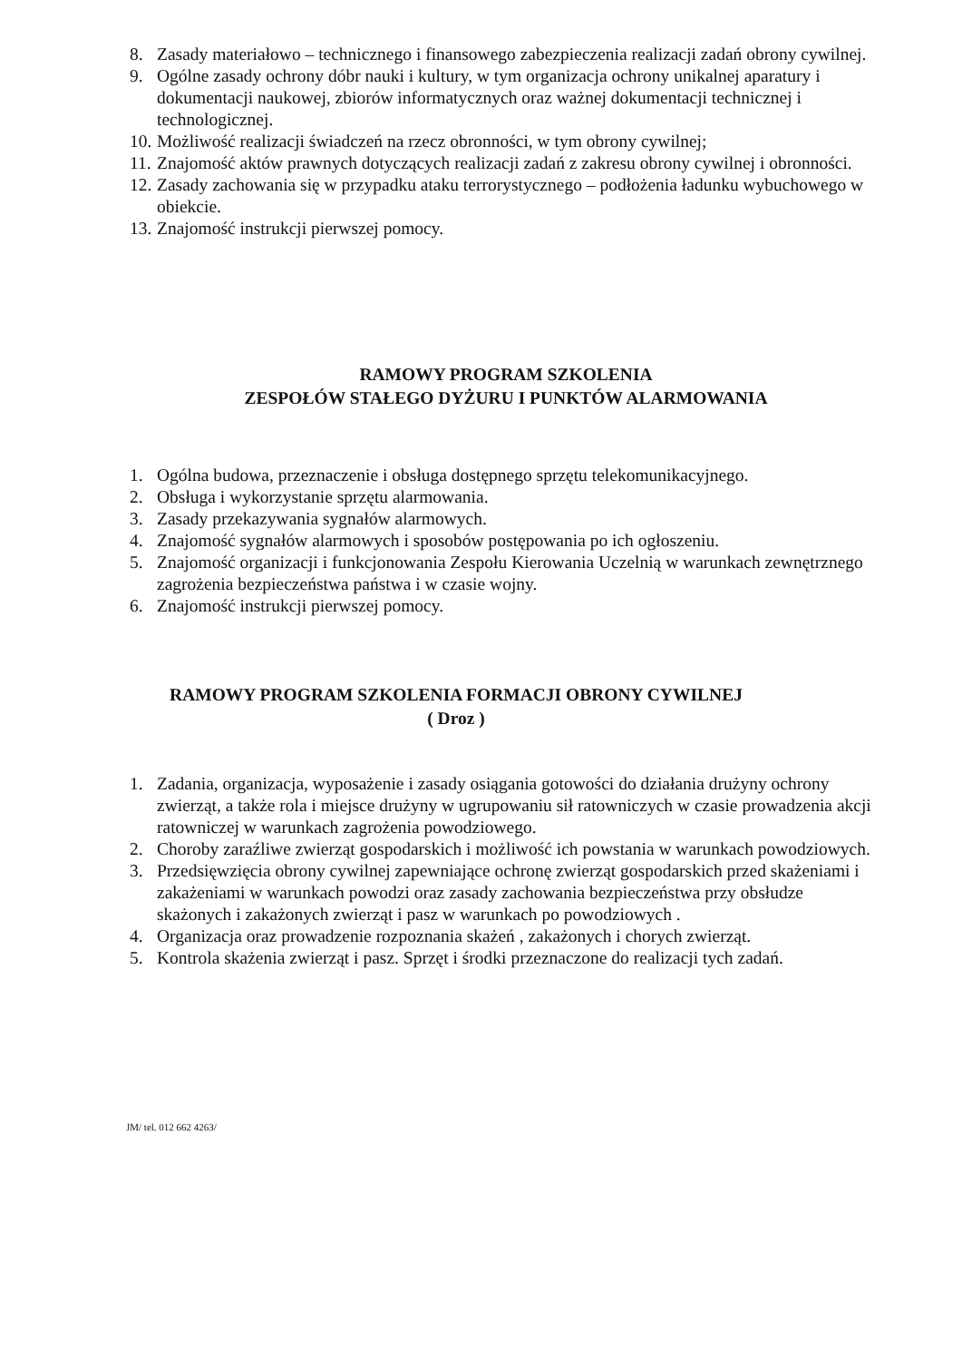8. Zasady materiałowo – technicznego i finansowego zabezpieczenia realizacji zadań obrony cywilnej.
9. Ogólne zasady ochrony dóbr nauki i kultury, w tym organizacja ochrony unikalnej aparatury i dokumentacji naukowej, zbiorów informatycznych oraz ważnej dokumentacji technicznej i technologicznej.
10. Możliwość realizacji świadczeń na rzecz obronności, w tym obrony cywilnej;
11. Znajomość aktów prawnych dotyczących realizacji zadań z zakresu obrony cywilnej i obronności.
12. Zasady zachowania się w przypadku ataku terrorystycznego – podłożenia ładunku wybuchowego w obiekcie.
13. Znajomość instrukcji pierwszej pomocy.
RAMOWY PROGRAM SZKOLENIA
ZESPOŁÓW STAŁEGO DYŻURU I PUNKTÓW ALARMOWANIA
1. Ogólna budowa, przeznaczenie i obsługa dostępnego sprzętu telekomunikacyjnego.
2. Obsługa i wykorzystanie sprzętu alarmowania.
3. Zasady przekazywania sygnałów alarmowych.
4. Znajomość sygnałów alarmowych i sposobów postępowania po ich ogłoszeniu.
5. Znajomość organizacji i funkcjonowania Zespołu Kierowania Uczelnią w warunkach zewnętrznego zagrożenia bezpieczeństwa państwa i w czasie wojny.
6. Znajomość instrukcji pierwszej pomocy.
RAMOWY PROGRAM SZKOLENIA FORMACJI OBRONY CYWILNEJ
( Droz )
1. Zadania, organizacja, wyposażenie i zasady osiągania gotowości do działania drużyny ochrony zwierząt, a także rola i miejsce drużyny w ugrupowaniu sił ratowniczych w czasie prowadzenia akcji ratowniczej w warunkach zagrożenia powodziowego.
2. Choroby zaraźliwe zwierząt gospodarskich i możliwość ich powstania w warunkach powodziowych.
3. Przedsięwzięcia obrony cywilnej zapewniające ochronę zwierząt gospodarskich przed skażeniami i zakażeniami w warunkach powodzi oraz zasady zachowania bezpieczeństwa przy obsłudze skażonych i zakażonych zwierząt i pasz w warunkach po powodziowych .
4. Organizacja oraz prowadzenie rozpoznania skażeń , zakażonych i chorych zwierząt.
5. Kontrola skażenia zwierząt i pasz. Sprzęt i środki przeznaczone do realizacji tych zadań.
JM/ tel. 012 662 4263/